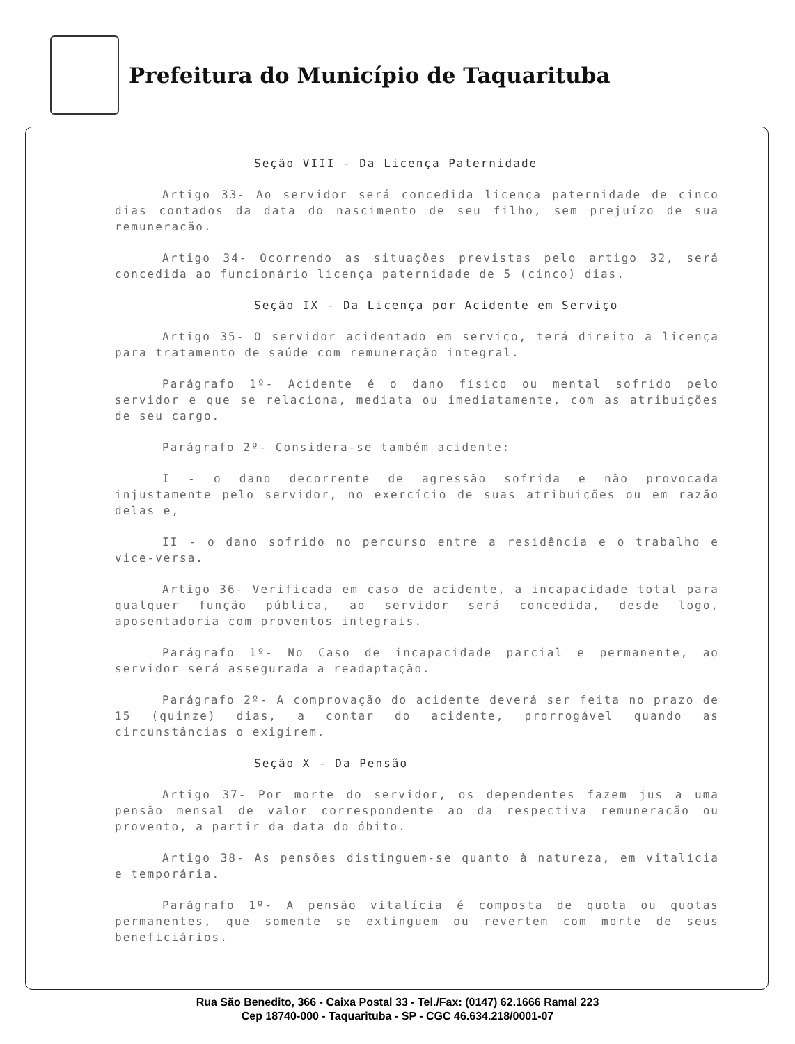Prefeitura do Município de Taquarituba
Seção VIII - Da Licença Paternidade
Artigo 33- Ao servidor será concedida licença paternidade de cinco dias contados da data do nascimento de seu filho, sem prejuízo de sua remuneração.
Artigo 34- Ocorrendo as situações previstas pelo artigo 32, será concedida ao funcionário licença paternidade de 5 (cinco) dias.
Seção IX - Da Licença por Acidente em Serviço
Artigo 35- O servidor acidentado em serviço, terá direito a licença para tratamento de saúde com remuneração integral.
Parágrafo 1º- Acidente é o dano físico ou mental sofrido pelo servidor e que se relaciona, mediata ou imediatamente, com as atribuições de seu cargo.
Parágrafo 2º- Considera-se também acidente:
I - o dano decorrente de agressão sofrida e não provocada injustamente pelo servidor, no exercício de suas atribuições ou em razão delas e,
II - o dano sofrido no percurso entre a residência e o trabalho e vice-versa.
Artigo 36- Verificada em caso de acidente, a incapacidade total para qualquer função pública, ao servidor será concedida, desde logo, aposentadoria com proventos integrais.
Parágrafo 1º- No Caso de incapacidade parcial e permanente, ao servidor será assegurada a readaptação.
Parágrafo 2º- A comprovação do acidente deverá ser feita no prazo de 15 (quinze) dias, a contar do acidente, prorrogável quando as circunstâncias o exigirem.
Seção X - Da Pensão
Artigo 37- Por morte do servidor, os dependentes fazem jus a uma pensão mensal de valor correspondente ao da respectiva remuneração ou provento, a partir da data do óbito.
Artigo 38- As pensões distinguem-se quanto à natureza, em vitalícia e temporária.
Parágrafo 1º- A pensão vitalícia é composta de quota ou quotas permanentes, que somente se extinguem ou revertem com morte de seus beneficiários.
Rua São Benedito, 366 - Caixa Postal 33 - Tel./Fax: (0147) 62.1666 Ramal 223
Cep 18740-000 - Taquarituba - SP - CGC 46.634.218/0001-07